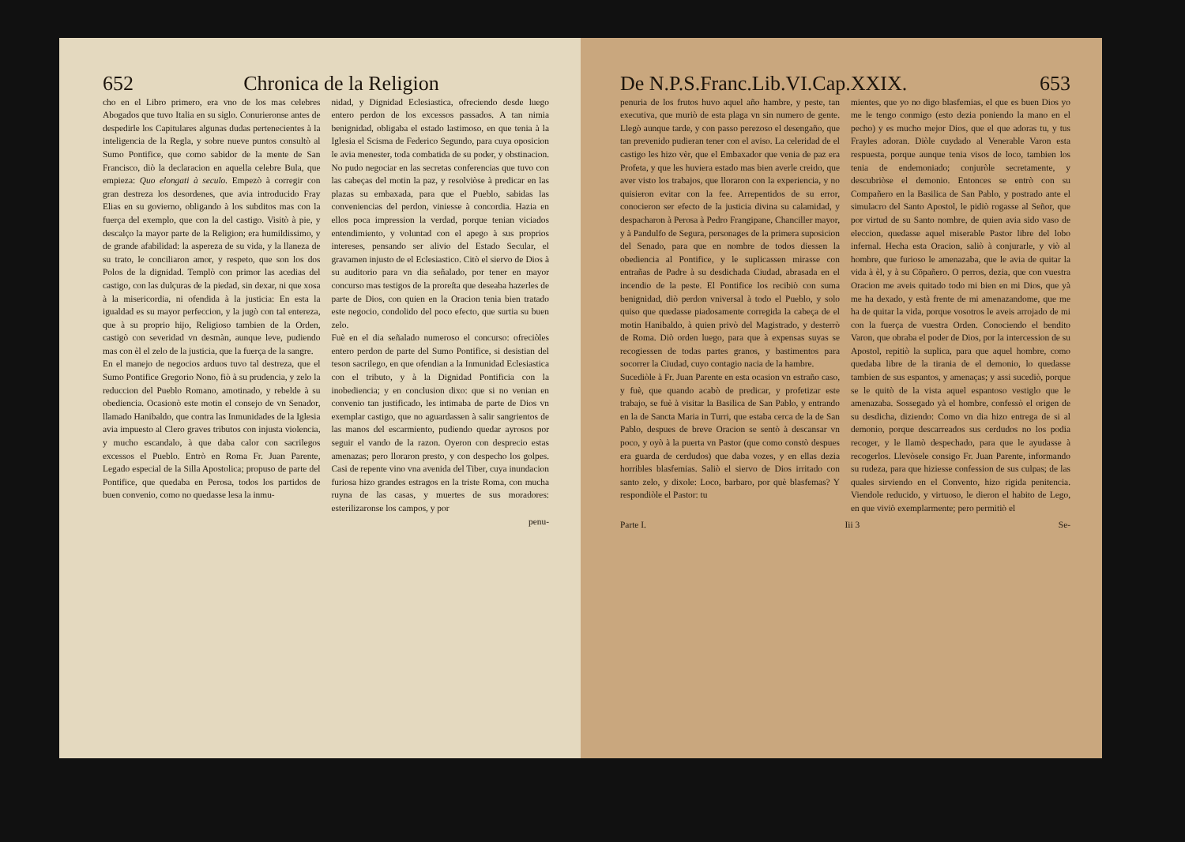652 Chronica de la Religion
cho en el Libro primero, era vno de los mas celebres Abogados que tuvo Italia en su siglo. Conurieronse antes de despedirle los Capitulares algunas dudas pertenecientes à la inteligencia de la Regla, y sobre nueve puntos consultò al Sumo Pontifice, que como sabidor de la mente de San Francisco, diò la declaracion en aquella celebre Bula, que empieza: Quo elongati à seculo. Empezò à corregir con gran destreza los desordenes, que avia introducido Fray Elias en su govierno, obligando à los subditos mas con la fuerça del exemplo, que con la del castigo. Visitò à pie, y descalço la mayor parte de la Religion; era humildissimo, y de grande afabilidad: la aspereza de su vida, y la llaneza de su trato, le conciliaron amor, y respeto, que son los dos Polos de la dignidad. Templò con primor las acedias del castigo, con las dulçuras de la piedad, sin dexar, ni que xosa à la misericordia, ni ofendida à la justicia: En esta la igualdad es su mayor perfeccion, y la jugò con tal entereza, que à su proprio hijo, Religioso tambien de la Orden, castigò con severidad vn desmàn, aunque leve, pudiendo mas con èl el zelo de la justicia, que la fuerça de la sangre.
En el manejo de negocios arduos tuvo tal destreza, que el Sumo Pontifice Gregorio Nono, fiò à su prudencia, y zelo la reduccion del Pueblo Romano, amotinado, y rebelde à su obediencia. Ocasionò este motin el consejo de vn Senador, llamado Hanibaldo, que contra las Inmunidades de la Iglesia avia impuesto al Clero graves tributos con injusta violencia, y mucho escandalo, à que daba calor con sacrilegos excessos el Pueblo. Entrò en Roma Fr. Juan Parente, Legado especial de la Silla Apostolica; propuso de parte del Pontifice, que quedaba en Perosa, todos los partidos de buen convenio, como no quedasse lesa la inmu-
nidad, y Dignidad Eclesiastica, ofreciendo desde luego entero perdon de los excessos passados. A tan nimia benignidad, obligaba el estado lastimoso, en que tenia à la Iglesia el Scisma de Federico Segundo, para cuya oposicion le avia menester, toda combatida de su poder, y obstinacion. No pudo negociar en las secretas conferencias que tuvo con las cabeças del motin la paz, y resolviòse à predicar en las plazas su embaxada, para que el Pueblo, sabidas las conveniencias del perdon, viniesse à concordia. Hazia en ellos poca impression la verdad, porque tenian viciados entendimiento, y voluntad con el apego à sus proprios intereses, pensando ser alivio del Estado Secular, el gravamen injusto de el Eclesiastico. Citò el siervo de Dios à su auditorio para vn dia señalado, por tener en mayor concurso mas testigos de la proreſta que deseaba hazerles de parte de Dios, con quien en la Oracion tenia bien tratado este negocio, condolido del poco efecto, que surtia su buen zelo.
Fuè en el dia señalado numeroso el concurso: ofreciòles entero perdon de parte del Sumo Pontifice, si desistian del teson sacrilego, en que ofendian a la Inmunidad Eclesiastica con el tributo, y à la Dignidad Pontificia con la inobediencia; y en conclusion dixo: que si no venian en convenio tan justificado, les intimaba de parte de Dios vn exemplar castigo, que no aguardassen à salir sangrientos de las manos del escarmiento, pudiendo quedar ayrosos por seguir el vando de la razon. Oyeron con desprecio estas amenazas; pero lloraron presto, y con despecho los golpes. Casi de repente vino vna avenida del Tiber, cuya inundacion furiosa hizo grandes estragos en la triste Roma, con mucha ruyna de las casas, y muertes de sus moradores: esterilizaronse los campos, y por
penu-
De N.P.S.Franc.Lib.VI.Cap.XXIX. 653
penuria de los frutos huvo aquel año hambre, y peste, tan executiva, que muriò de esta plaga vn sin numero de gente. Llegò aunque tarde, y con passo perezoso el desengaño, que tan prevenido pudieran tener con el aviso. La celeridad de el castigo les hizo vèr, que el Embaxador que venia de paz era Profeta, y que les huviera estado mas bien averle creido, que aver visto los trabajos, que lloraron con la experiencia, y no quisieron evitar con la fee. Arrepentidos de su error, conocieron ser efecto de la justicia divina su calamidad, y despacharon à Perosa à Pedro Frangipane, Chanciller mayor, y à Pandulfo de Segura, personages de la primera suposicion del Senado, para que en nombre de todos diessen la obediencia al Pontifice, y le suplicassen mirasse con entrañas de Padre à su desdichada Ciudad, abrasada en el incendio de la peste. El Pontifice los recibiò con suma benignidad, diò perdon vniversal à todo el Pueblo, y solo quiso que quedasse piadosamente corregida la cabeça de el motin Hanibaldo, à quien privò del Magistrado, y desterrò de Roma. Diò orden luego, para que à expensas suyas se recogiessen de todas partes granos, y bastimentos para socorrer la Ciudad, cuyo contagio nacia de la hambre.
Sucediòle à Fr. Juan Parente en esta ocasion vn estraño caso, y fuè, que quando acabò de predicar, y profetizar este trabajo, se fuè à visitar la Basilica de San Pablo, y entrando en la de Sancta Maria in Turri, que estaba cerca de la de San Pablo, despues de breve Oracion se sentò à descansar vn poco, y oyò à la puerta vn Pastor (que como constò despues era guarda de cerdudos) que daba vozes, y en ellas dezia horribles blasfemias. Saliò el siervo de Dios irritado con santo zelo, y dixole: Loco, barbaro, por què blasfemas? Y respondiòle el Pastor: tu
mientes, que yo no digo blasfemias, el que es buen Dios yo me le tengo conmigo (esto dezia poniendo la mano en el pecho) y es mucho mejor Dios, que el que adoras tu, y tus Frayles adoran. Diòle cuydado al Venerable Varon esta respuesta, porque aunque tenia visos de loco, tambien los tenia de endemoniado; conjuròle secretamente, y descubriòse el demonio. Entonces se entrò con su Compañero en la Basilica de San Pablo, y postrado ante el simulacro del Santo Apostol, le pidiò rogasse al Señor, que por virtud de su Santo nombre, de quien avia sido vaso de eleccion, quedasse aquel miserable Pastor libre del lobo infernal. Hecha esta Oracion, saliò à conjurarle, y viò al hombre, que furioso le amenazaba, que le avia de quitar la vida à èl, y à su Cōpañero. O perros, dezia, que con vuestra Oracion me aveis quitado todo mi bien en mi Dios, que yà me ha dexado, y està frente de mi amenazandome, que me ha de quitar la vida, porque vosotros le aveis arrojado de mi con la fuerça de vuestra Orden. Conociendo el bendito Varon, que obraba el poder de Dios, por la intercession de su Apostol, repitiò la suplica, para que aquel hombre, como quedaba libre de la tirania de el demonio, lo quedasse tambien de sus espantos, y amenaças; y assi sucediò, porque se le quitò de la vista aquel espantoso vestiglo que le amenazaba. Sossegado yà el hombre, confessò el origen de su desdicha, diziendo: Como vn dia hizo entrega de si al demonio, porque descarreados sus cerdudos no los podia recoger, y le llamò despechado, para que le ayudasse à recogerlos. Llevòsele consigo Fr. Juan Parente, informando su rudeza, para que hiziesse confession de sus culpas; de las quales sirviendo en el Convento, hizo rigida penitencia. Viendole reducido, y virtuoso, le dieron el habito de Lego, en que viviò exemplarmente; pero permitiò el
Parte I. Iii 3 Se-